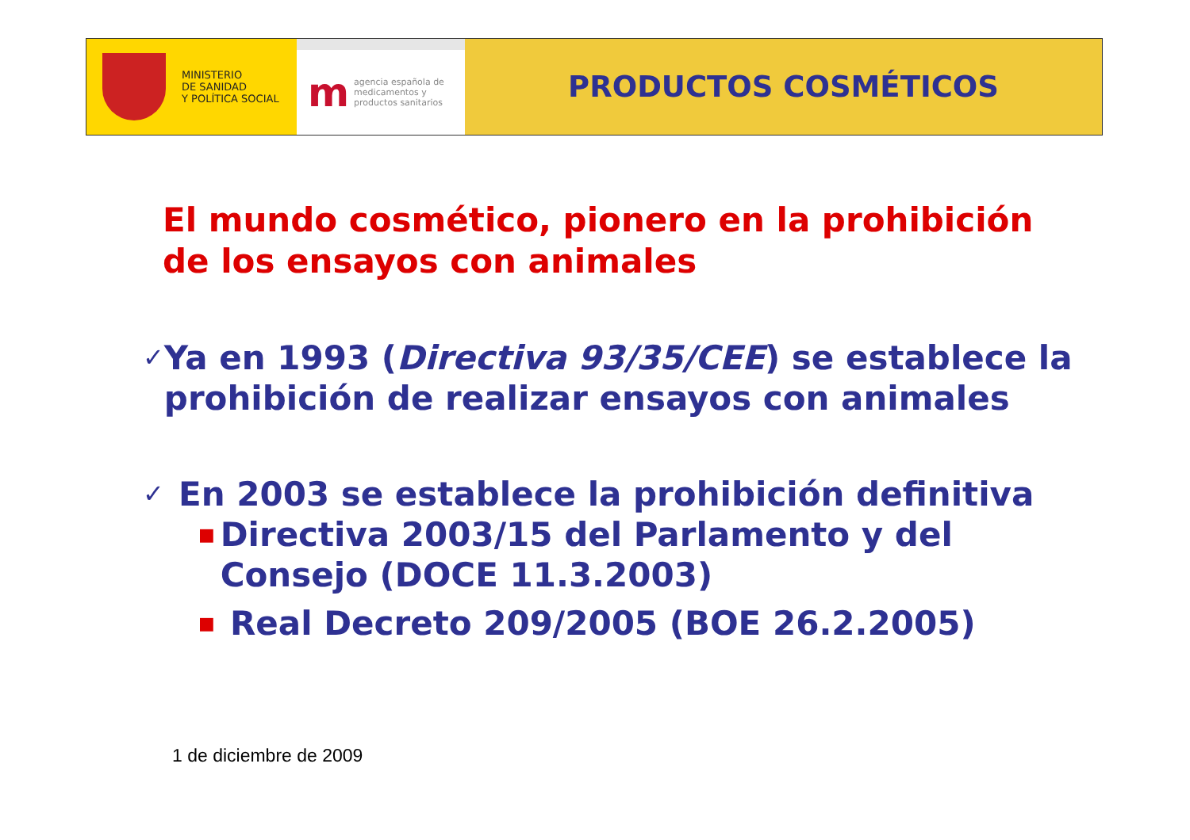MINISTERIO
DE SANIDAD
Y POLÍTICA SOCIAL
m
agencia española de
medicamentos y
productos sanitarios
PRODUCTOS COSMÉTICOS
El mundo cosmético, pionero en la prohibición de los ensayos con animales
✓ Ya en 1993 (Directiva 93/35/CEE) se establece la prohibición de realizar ensayos con animales
✓ En 2003 se establece la prohibición definitiva
■ Directiva 2003/15 del Parlamento y del Consejo (DOCE 11.3.2003)
■ Real Decreto 209/2005 (BOE 26.2.2005)
1 de diciembre de 2009